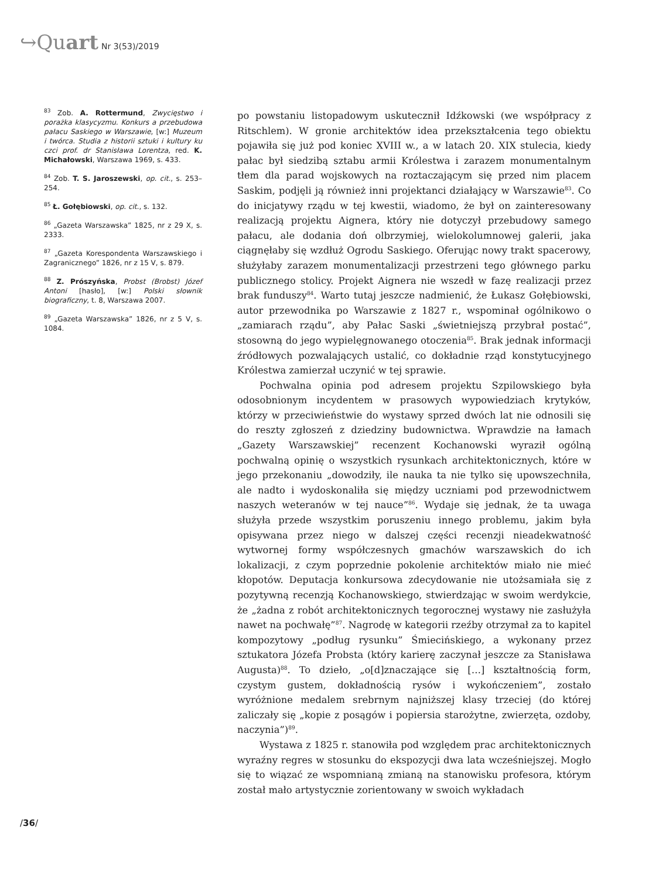↪Quart Nr 3(53)/2019
<sup>83</sup> Zob. A. Rottermund, Zwycięstwo i porażka klasycyzmu. Konkurs a przebudowa pałacu Saskiego w Warszawie, [w:] Muzeum i twórca. Studia z historii sztuki i kultury ku czci prof. dr Stanisława Lorentza, red. K. Michałowski, Warszawa 1969, s. 433.
<sup>84</sup> Zob. T. S. Jaroszewski, op. cit., s. 253–254.
<sup>85</sup> Ł. Gołębiowski, op. cit., s. 132.
<sup>86</sup> „Gazeta Warszawska” 1825, nr z 29 X, s. 2333.
<sup>87</sup> „Gazeta Korespondenta Warszawskiego i Zagranicznego” 1826, nr z 15 V, s. 879.
<sup>88</sup> Z. Prószyńska, Probst (Brobst) Józef Antoni [hasło], [w:] Polski słownik biograficzny, t. 8, Warszawa 2007.
<sup>89</sup> „Gazeta Warszawska” 1826, nr z 5 V, s. 1084.
po powstaniu listopadowym uskutecznił Idźkowski (we współpracy z Ritschlem). W gronie architektów idea przekształcenia tego obiektu pojawiła się już pod koniec XVIII w., a w latach 20. XIX stulecia, kiedy pałac był siedzibą sztabu armii Królestwa i zarazem monumentalnym tłem dla parad wojskowych na roztaczającym się przed nim placem Saskim, podjęli ją również inni projektanci działający w Warszawie<sup>83</sup>. Co do inicjatywy rządu w tej kwestii, wiadomo, że był on zainteresowany realizacją projektu Aignera, który nie dotyczył przebudowy samego pałacu, ale dodania doń olbrzymiej, wielokolumnowej galerii, jaka ciągnęłaby się wzdłuż Ogrodu Saskiego. Oferując nowy trakt spacerowy, służyłaby zarazem monumentalizacji przestrzeni tego głównego parku publicznego stolicy. Projekt Aignera nie wszedł w fazę realizacji przez brak funduszy<sup>84</sup>. Warto tutaj jeszcze nadmienić, że Łukasz Gołębiowski, autor przewodnika po Warszawie z 1827 r., wspominał ogólnikowo o „zamiarach rządu”, aby Pałac Saski „świetniejszą przybrał postać”, stosowną do jego wypielęgnowanego otoczenia<sup>85</sup>. Brak jednak informacji źródłowych pozwalających ustalić, co dokładnie rząd konstytucyjnego Królestwa zamierzał uczynić w tej sprawie.
Pochwalna opinia pod adresem projektu Szpilowskiego była odosobnionym incydentem w prasowych wypowiedziach krytyków, którzy w przeciwieństwie do wystawy sprzed dwóch lat nie odnosili się do reszty zgłoszeń z dziedziny budownictwa. Wprawdzie na łamach „Gazety Warszawskiej” recenzent Kochanowski wyraził ogólną pochwalną opinię o wszystkich rysunkach architektonicznych, które w jego przekonaniu „dowodziły, ile nauka ta nie tylko się upowszechniła, ale nadto i wydoskonaliła się między uczniami pod przewodnictwem naszych weteranów w tej nauce”<sup>86</sup>. Wydaje się jednak, że ta uwaga służyła przede wszystkim poruszeniu innego problemu, jakim była opisywana przez niego w dalszej części recenzji nieadekwatność wytwornej formy współczesnych gmachów warszawskich do ich lokalizacji, z czym poprzednie pokolenie architektów miało nie mieć kłopotów. Deputacja konkursowa zdecydowanie nie utożsamiała się z pozytywną recenzją Kochanowskiego, stwierdzając w swoim werdykcie, że „żadna z robót architektonicznych tegorocznej wystawy nie zasłużyła nawet na pochwałę”<sup>87</sup>. Nagrodę w kategorii rzeźby otrzymał za to kapitel kompozytowy „podług rysunku” Śmiecińskiego, a wykonany przez sztukatora Józefa Probsta (który karierę zaczynał jeszcze za Stanisława Augusta)<sup>88</sup>. To dzieło, „o[d]znaczające się […] kształtnością form, czystym gustem, dokładnością rysów i wykończeniem”, zostało wyróżnione medalem srebrnym najniższej klasy trzeciej (do której zaliczały się „kopie z posągów i popiersia starożytne, zwierzęta, ozdoby, naczynia”)<sup>89</sup>.
Wystawa z 1825 r. stanowiła pod względem prac architektonicznych wyraźny regres w stosunku do ekspozycji dwa lata wcześniejszej. Mogło się to wiązać ze wspomnianą zmianą na stanowisku profesora, którym został mało artystycznie zorientowany w swoich wykładach
/36/